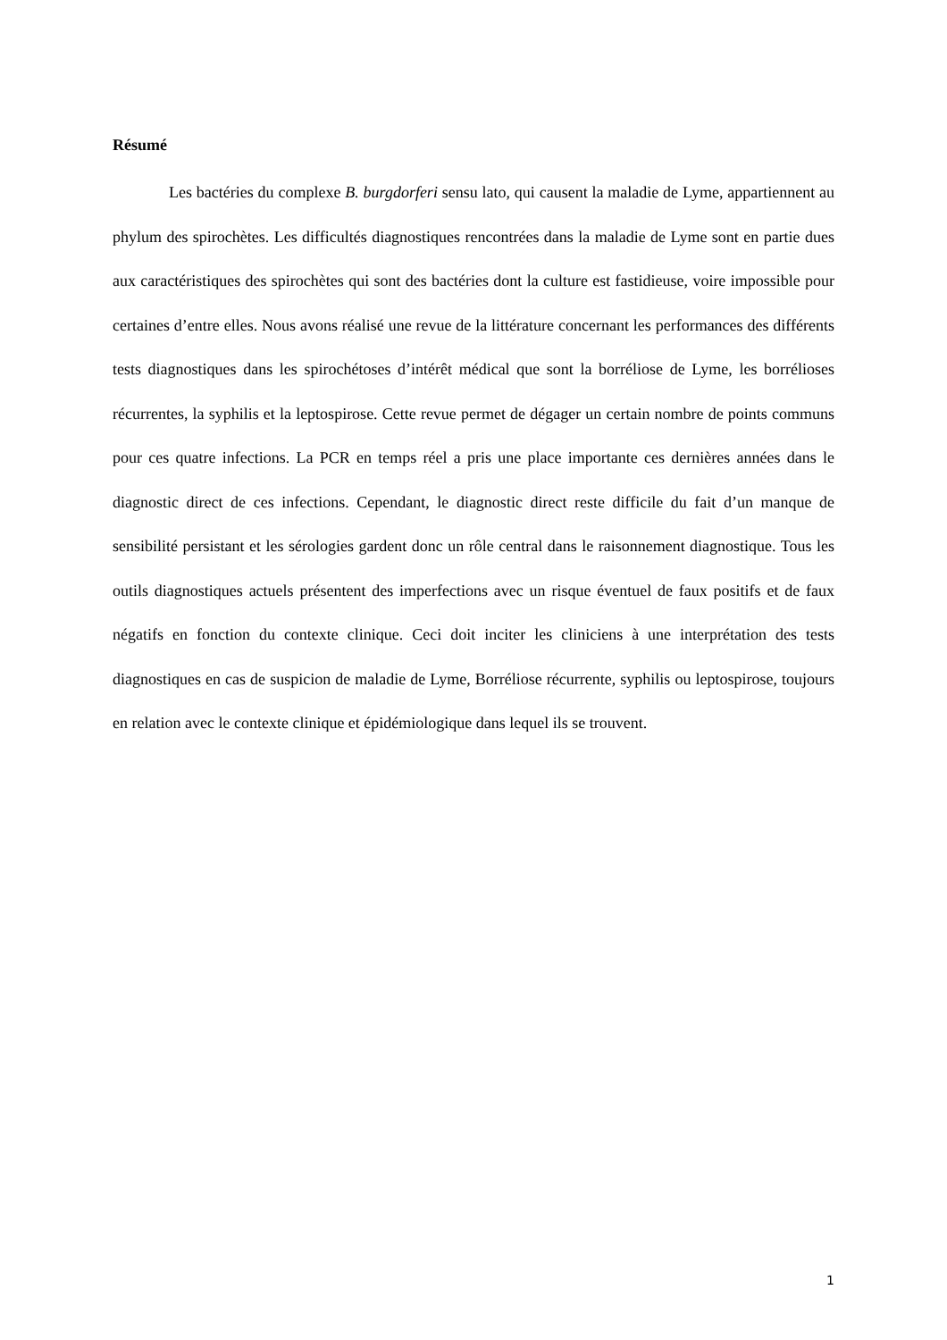Résumé
Les bactéries du complexe B. burgdorferi sensu lato, qui causent la maladie de Lyme, appartiennent au phylum des spirochètes. Les difficultés diagnostiques rencontrées dans la maladie de Lyme sont en partie dues aux caractéristiques des spirochètes qui sont des bactéries dont la culture est fastidieuse, voire impossible pour certaines d’entre elles. Nous avons réalisé une revue de la littérature concernant les performances des différents tests diagnostiques dans les spirochétoses d’intérêt médical que sont la borréliose de Lyme, les borrélioses récurrentes, la syphilis et la leptospirose. Cette revue permet de dégager un certain nombre de points communs pour ces quatre infections. La PCR en temps réel a pris une place importante ces dernières années dans le diagnostic direct de ces infections. Cependant, le diagnostic direct reste difficile du fait d’un manque de sensibilité persistant et les sérologies gardent donc un rôle central dans le raisonnement diagnostique. Tous les outils diagnostiques actuels présentent des imperfections avec un risque éventuel de faux positifs et de faux négatifs en fonction du contexte clinique. Ceci doit inciter les cliniciens à une interprétation des tests diagnostiques en cas de suspicion de maladie de Lyme, Borréliose récurrente, syphilis ou leptospirose, toujours en relation avec le contexte clinique et épidémiologique dans lequel ils se trouvent.
1